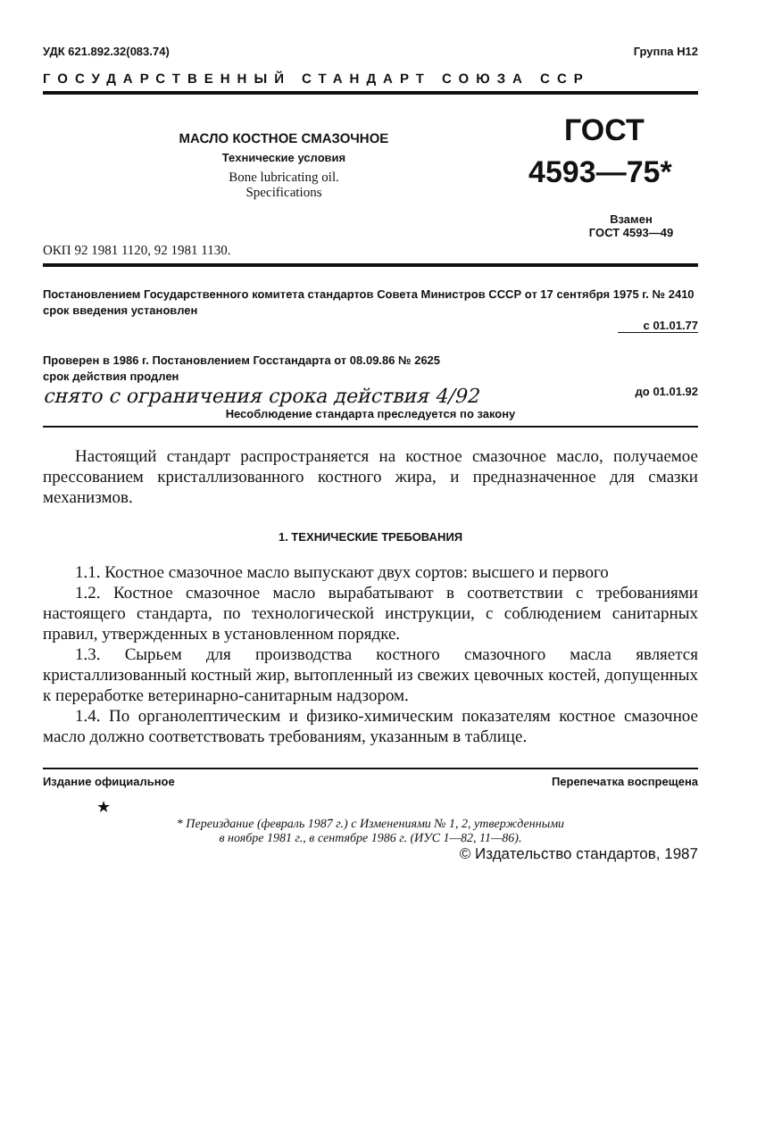УДК 621.892.32(083.74) Группа Н12
ГОСУДАРСТВЕННЫЙ СТАНДАРТ СОЮЗА ССР
МАСЛО КОСТНОЕ СМАЗОЧНОЕ
Технические условия
Bone lubricating oil.
Specifications
ГОСТ
4593—75*
Взамен
ГОСТ 4593—49
ОКП 92 1981 1120, 92 1981 1130.
Постановлением Государственного комитета стандартов Совета Министров СССР от 17 сентября 1975 г. № 2410 срок введения установлен
с 01.01.77
Проверен в 1986 г. Постановлением Госстандарта от 08.09.86 № 2625
срок действия продлен
снято с ограничения срока действия 4/92 до 01.01.92
Несоблюдение стандарта преследуется по закону
Настоящий стандарт распространяется на костное смазочное масло, получаемое прессованием кристаллизованного костного жира, и предназначенное для смазки механизмов.
1. ТЕХНИЧЕСКИЕ ТРЕБОВАНИЯ
1.1. Костное смазочное масло выпускают двух сортов: высшего и первого
1.2. Костное смазочное масло вырабатывают в соответствии с требованиями настоящего стандарта, по технологической инструкции, с соблюдением санитарных правил, утвержденных в установленном порядке.
1.3. Сырьем для производства костного смазочного масла является кристаллизованный костный жир, вытопленный из свежих цевочных костей, допущенных к переработке ветеринарно-санитарным надзором.
1.4. По органолептическим и физико-химическим показателям костное смазочное масло должно соответствовать требованиям, указанным в таблице.
Издание официальное Перепечатка воспрещена
★
* Переиздание (февраль 1987 г.) с Изменениями № 1, 2, утвержденными
в ноябре 1981 г., в сентябре 1986 г. (ИУС 1—82, 11—86).
© Издательство стандартов, 1987